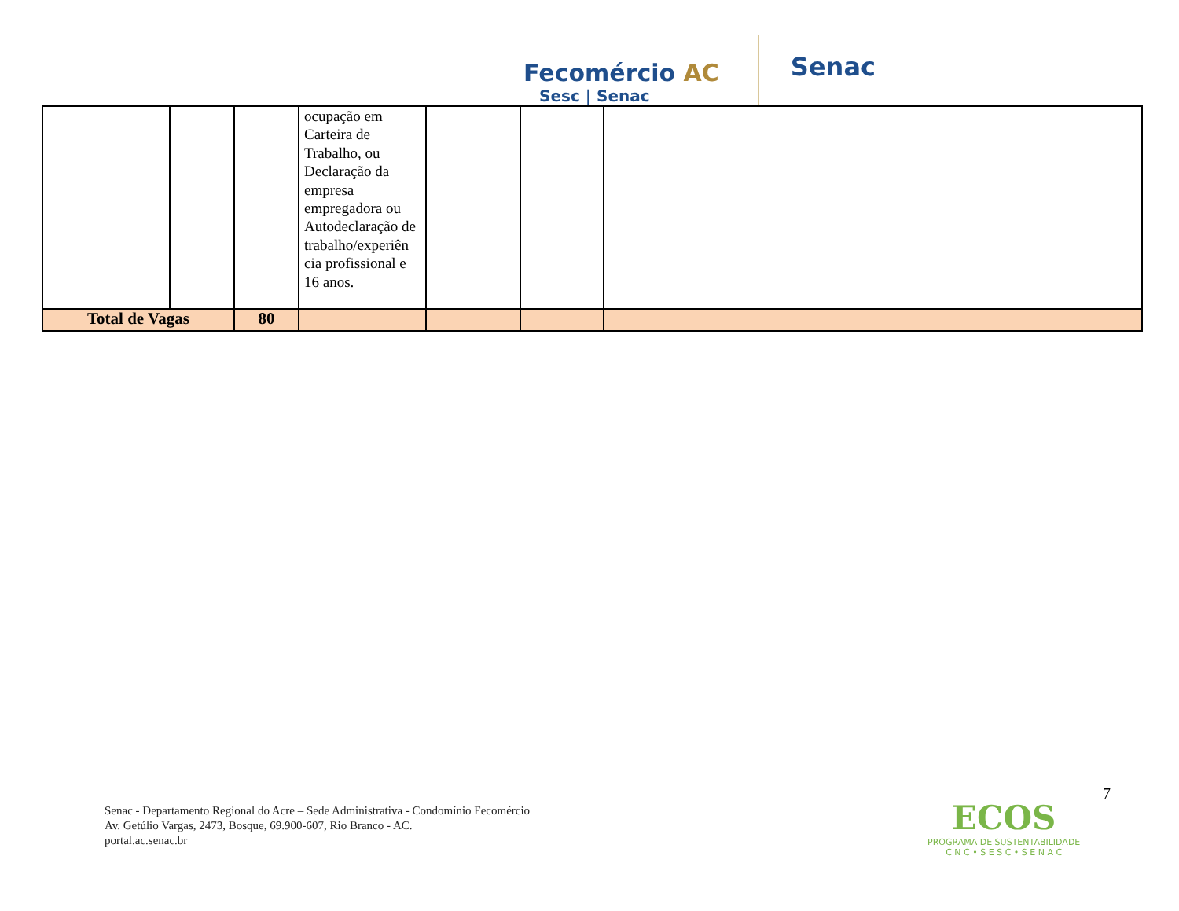Fecomércio AC
Sesc | Senac
Senac
| | | | ocupação em Carteira de Trabalho, ou Declaração da empresa empregadora ou Autodeclaração de trabalho/experiên cia profissional e 16 anos. | | | |
| Total de Vagas | | 80 | | | | |
7
Senac - Departamento Regional do Acre – Sede Administrativa - Condomínio Fecomércio
Av. Getúlio Vargas, 2473, Bosque, 69.900-607, Rio Branco - AC.
portal.ac.senac.br
ECOS
PROGRAMA DE SUSTENTABILIDADE
C N C • S E S C • S E N A C